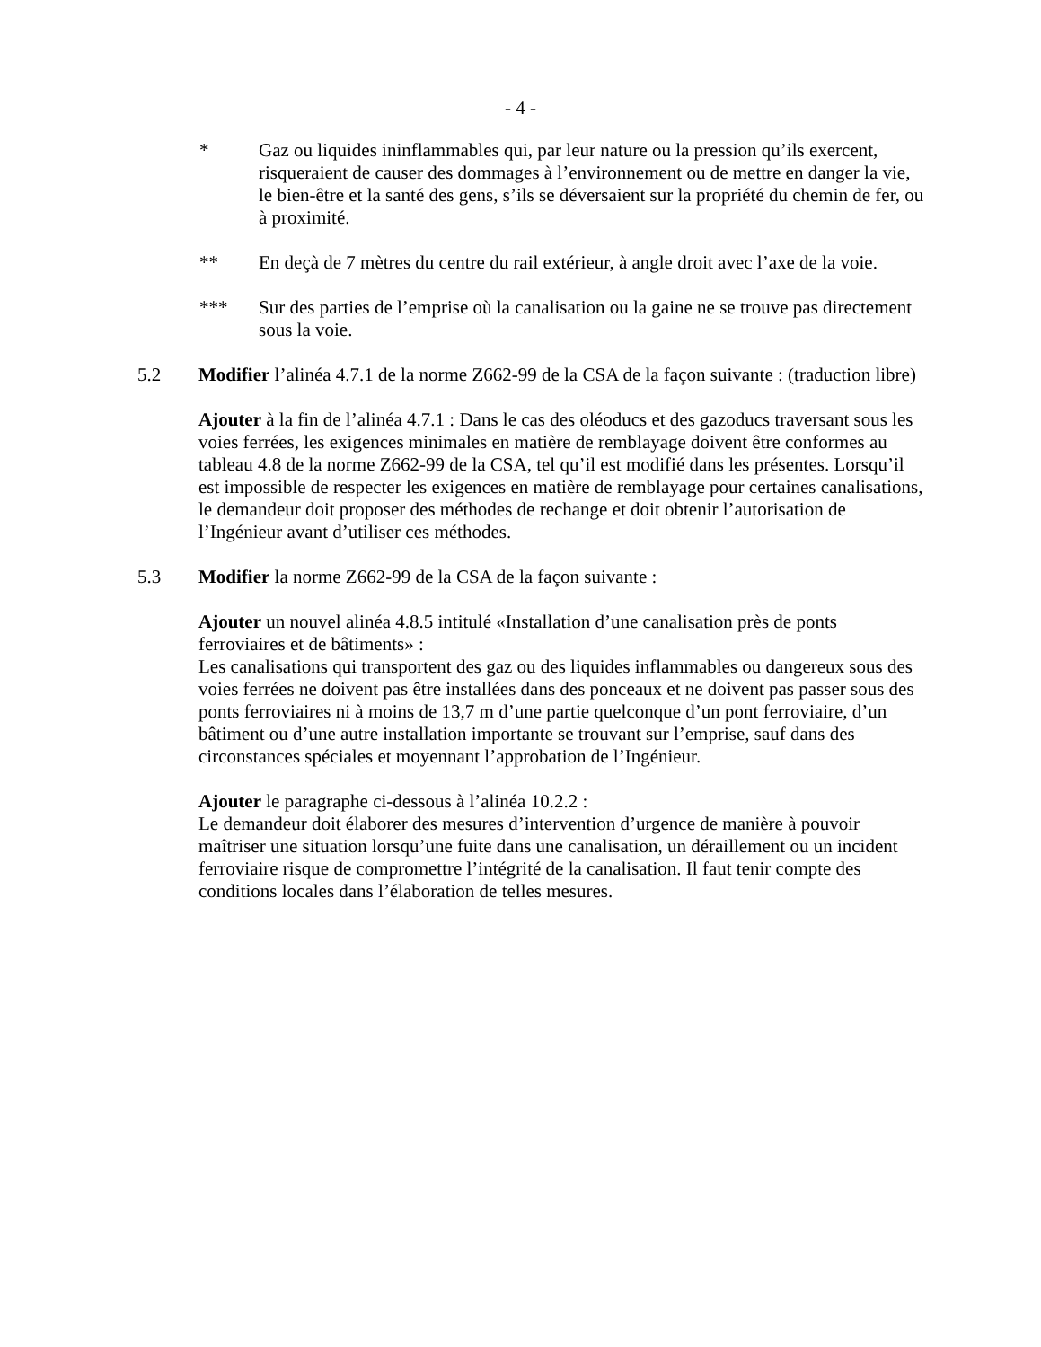- 4 -
* Gaz ou liquides ininflammables qui, par leur nature ou la pression qu’ils exercent, risqueraient de causer des dommages à l’environnement ou de mettre en danger la vie, le bien-être et la santé des gens, s’ils se déversaient sur la propriété du chemin de fer, ou à proximité.
** En deçà de 7 mètres du centre du rail extérieur, à angle droit avec l’axe de la voie.
*** Sur des parties de l’emprise où la canalisation ou la gaine ne se trouve pas directement sous la voie.
5.2 Modifier l’alinéa 4.7.1 de la norme Z662-99 de la CSA de la façon suivante : (traduction libre)
Ajouter à la fin de l’alinéa 4.7.1 : Dans le cas des oléoducs et des gazoducs traversant sous les voies ferrées, les exigences minimales en matière de remblayage doivent être conformes au tableau 4.8 de la norme Z662-99 de la CSA, tel qu’il est modifié dans les présentes. Lorsqu’il est impossible de respecter les exigences en matière de remblayage pour certaines canalisations, le demandeur doit proposer des méthodes de rechange et doit obtenir l’autorisation de l’Ingénieur avant d’utiliser ces méthodes.
5.3 Modifier la norme Z662-99 de la CSA de la façon suivante :
Ajouter un nouvel alinéa 4.8.5 intitulé «Installation d’une canalisation près de ponts ferroviaires et de bâtiments» :
Les canalisations qui transportent des gaz ou des liquides inflammables ou dangereux sous des voies ferrées ne doivent pas être installées dans des ponceaux et ne doivent pas passer sous des ponts ferroviaires ni à moins de 13,7 m d’une partie quelconque d’un pont ferroviaire, d’un bâtiment ou d’une autre installation importante se trouvant sur l’emprise, sauf dans des circonstances spéciales et moyennant l’approbation de l’Ingénieur.
Ajouter le paragraphe ci-dessous à l’alinéa 10.2.2 :
Le demandeur doit élaborer des mesures d’intervention d’urgence de manière à pouvoir maîtriser une situation lorsqu’une fuite dans une canalisation, un déraillement ou un incident ferroviaire risque de compromettre l’intégrité de la canalisation. Il faut tenir compte des conditions locales dans l’élaboration de telles mesures.